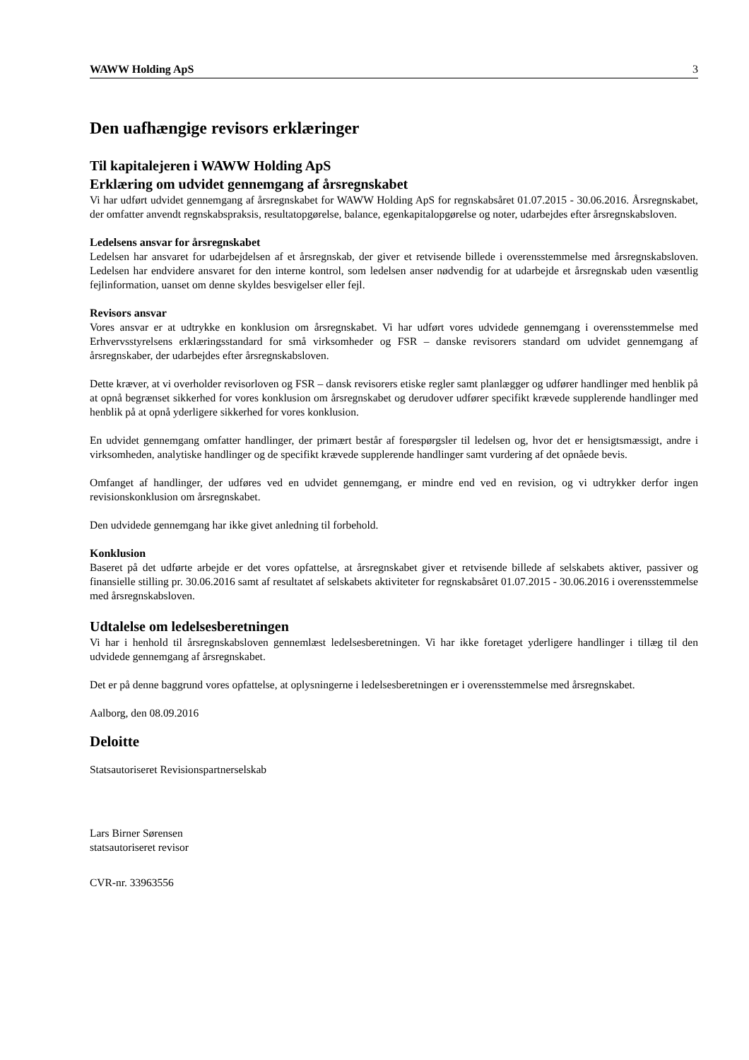WAWW Holding ApS 3
Den uafhængige revisors erklæringer
Til kapitalejeren i WAWW Holding ApS
Erklæring om udvidet gennemgang af årsregnskabet
Vi har udført udvidet gennemgang af årsregnskabet for WAWW Holding ApS for regnskabsåret 01.07.2015 - 30.06.2016. Årsregnskabet, der omfatter anvendt regnskabspraksis, resultatopgørelse, balance, egenkapitalopgørelse og noter, udarbejdes efter årsregnskabsloven.
Ledelsens ansvar for årsregnskabet
Ledelsen har ansvaret for udarbejdelsen af et årsregnskab, der giver et retvisende billede i overensstemmelse med årsregnskabsloven. Ledelsen har endvidere ansvaret for den interne kontrol, som ledelsen anser nødvendig for at udarbejde et årsregnskab uden væsentlig fejlinformation, uanset om denne skyldes besvigelser eller fejl.
Revisors ansvar
Vores ansvar er at udtrykke en konklusion om årsregnskabet. Vi har udført vores udvidede gennemgang i overensstemmelse med Erhvervsstyrelsens erklæringsstandard for små virksomheder og FSR – danske revisorers standard om udvidet gennemgang af årsregnskaber, der udarbejdes efter årsregnskabsloven.
Dette kræver, at vi overholder revisorloven og FSR – dansk revisorers etiske regler samt planlægger og udfører handlinger med henblik på at opnå begrænset sikkerhed for vores konklusion om årsregnskabet og derudover udfører specifikt krævede supplerende handlinger med henblik på at opnå yderligere sikkerhed for vores konklusion.
En udvidet gennemgang omfatter handlinger, der primært består af forespørgsler til ledelsen og, hvor det er hensigtsmæssigt, andre i virksomheden, analytiske handlinger og de specifikt krævede supplerende handlinger samt vurdering af det opnåede bevis.
Omfanget af handlinger, der udføres ved en udvidet gennemgang, er mindre end ved en revision, og vi udtrykker derfor ingen revisionskonklusion om årsregnskabet.
Den udvidede gennemgang har ikke givet anledning til forbehold.
Konklusion
Baseret på det udførte arbejde er det vores opfattelse, at årsregnskabet giver et retvisende billede af selskabets aktiver, passiver og finansielle stilling pr. 30.06.2016 samt af resultatet af selskabets aktiviteter for regnskabsåret 01.07.2015 - 30.06.2016 i overensstemmelse med årsregnskabsloven.
Udtalelse om ledelsesberetningen
Vi har i henhold til årsregnskabsloven gennemlæst ledelsesberetningen. Vi har ikke foretaget yderligere handlinger i tillæg til den udvidede gennemgang af årsregnskabet.
Det er på denne baggrund vores opfattelse, at oplysningerne i ledelsesberetningen er i overensstemmelse med årsregnskabet.
Aalborg, den 08.09.2016
Deloitte
Statsautoriseret Revisionspartnerselskab
Lars Birner Sørensen
statsautoriseret revisor
CVR-nr. 33963556